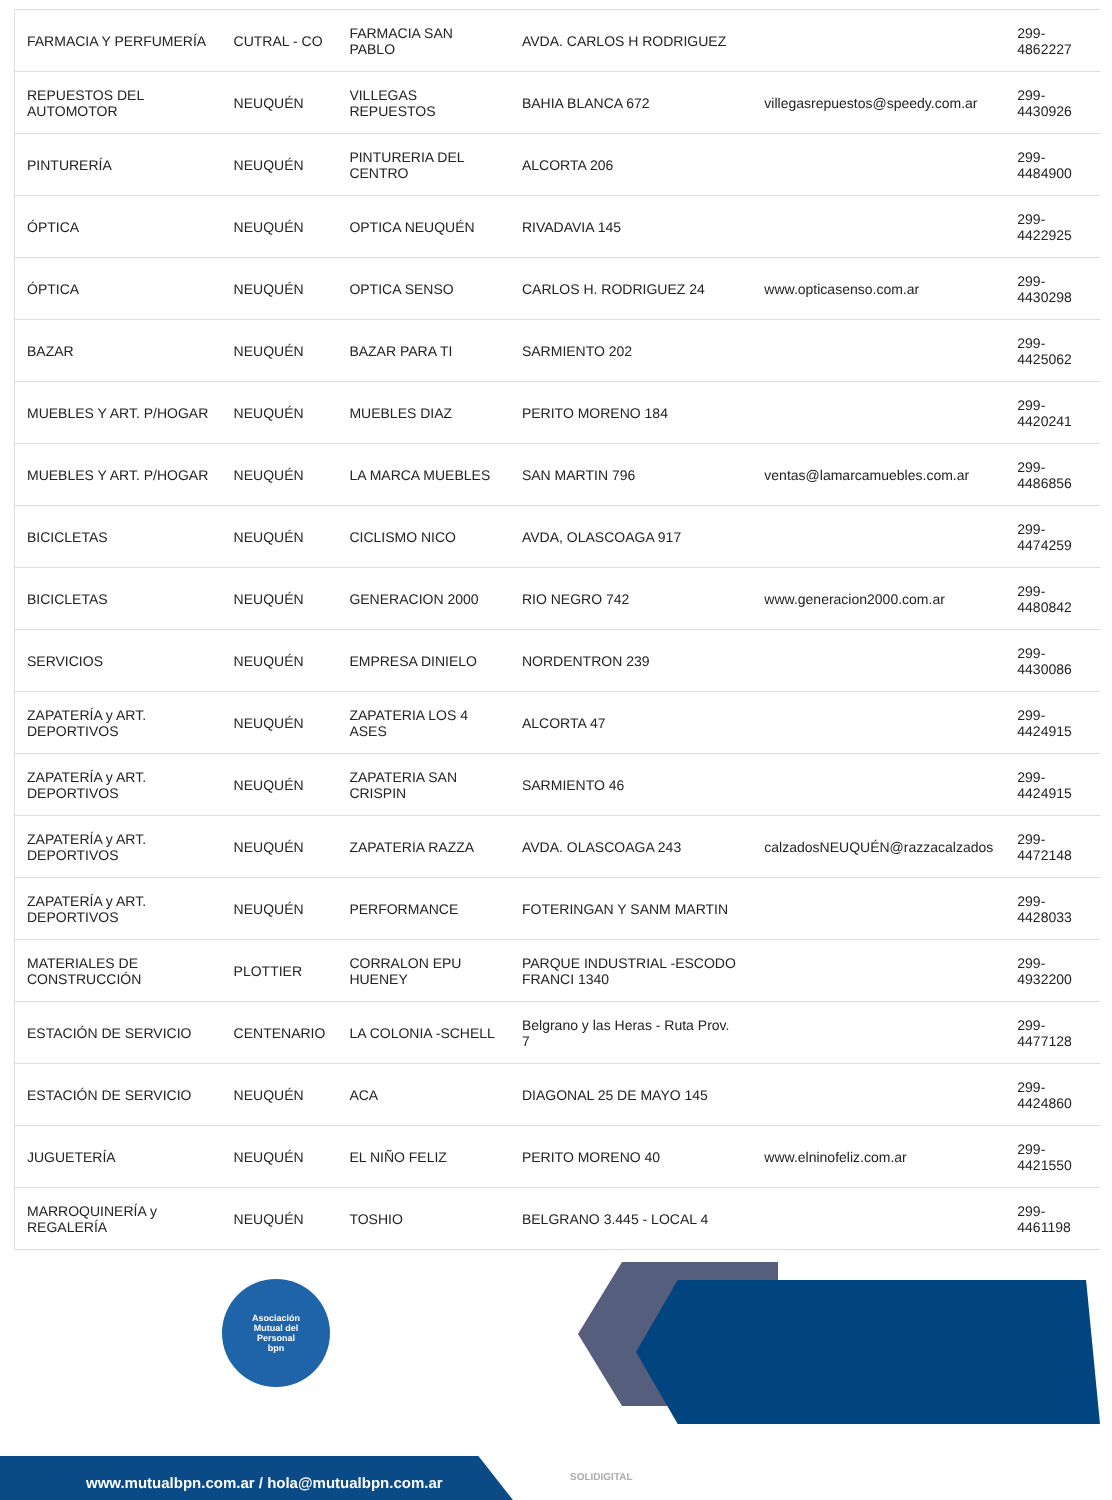| FARMACIA Y PERFUMERÍA | CUTRAL - CO | FARMACIA SAN PABLO | AVDA. CARLOS H RODRIGUEZ | | 299-4862227 |
| REPUESTOS DEL AUTOMOTOR | NEUQUÉN | VILLEGAS REPUESTOS | BAHIA BLANCA 672 | villegasrepuestos@speedy.com.ar | 299-4430926 |
| PINTURERÍA | NEUQUÉN | PINTURERIA DEL CENTRO | ALCORTA 206 | | 299-4484900 |
| ÓPTICA | NEUQUÉN | OPTICA NEUQUÉN | RIVADAVIA 145 | | 299-4422925 |
| ÓPTICA | NEUQUÉN | OPTICA SENSO | CARLOS H. RODRIGUEZ 24 | www.opticasenso.com.ar | 299-4430298 |
| BAZAR | NEUQUÉN | BAZAR PARA TI | SARMIENTO 202 | | 299-4425062 |
| MUEBLES Y ART. P/HOGAR | NEUQUÉN | MUEBLES DIAZ | PERITO MORENO 184 | | 299-4420241 |
| MUEBLES Y ART. P/HOGAR | NEUQUÉN | LA MARCA MUEBLES | SAN MARTIN 796 | ventas@lamarcamuebles.com.ar | 299-4486856 |
| BICICLETAS | NEUQUÉN | CICLISMO NICO | AVDA, OLASCOAGA 917 | | 299-4474259 |
| BICICLETAS | NEUQUÉN | GENERACION 2000 | RIO NEGRO 742 | www.generacion2000.com.ar | 299-4480842 |
| SERVICIOS | NEUQUÉN | EMPRESA DINIELO | NORDENTRON 239 | | 299-4430086 |
| ZAPATERÍA y ART. DEPORTIVOS | NEUQUÉN | ZAPATERIA LOS 4 ASES | ALCORTA 47 | | 299-4424915 |
| ZAPATERÍA y ART. DEPORTIVOS | NEUQUÉN | ZAPATERIA SAN CRISPIN | SARMIENTO 46 | | 299-4424915 |
| ZAPATERÍA y ART. DEPORTIVOS | NEUQUÉN | ZAPATERIA RAZZA | AVDA. OLASCOAGA 243 | calzadosNEUQUÉN@razzacalzados | 299-4472148 |
| ZAPATERÍA y ART. DEPORTIVOS | NEUQUÉN | PERFORMANCE | FOTERINGAN Y SANM MARTIN | | 299-4428033 |
| MATERIALES DE CONSTRUCCIÓN | PLOTTIER | CORRALON EPU HUENEY | PARQUE INDUSTRIAL -ESCODO FRANCI 1340 | | 299-4932200 |
| ESTACIÓN DE SERVICIO | CENTENARIO | LA COLONIA -SCHELL | Belgrano y las Heras - Ruta Prov. 7 | | 299-4477128 |
| ESTACIÓN DE SERVICIO | NEUQUÉN | ACA | DIAGONAL 25 DE MAYO 145 | | 299-4424860 |
| JUGUETERÍA | NEUQUÉN | EL NIÑO FELIZ | PERITO MORENO 40 | www.elninofeliz.com.ar | 299-4421550 |
| MARROQUINERÍA y REGALERÍA | NEUQUÉN | TOSHIO | BELGRANO 3.445 - LOCAL 4 | | 299-4461198 |
Asociación
Mutual del
Personal
bpn
www.mutualbpn.com.ar / hola@mutualbpn.com.ar
SOLIDIGITAL